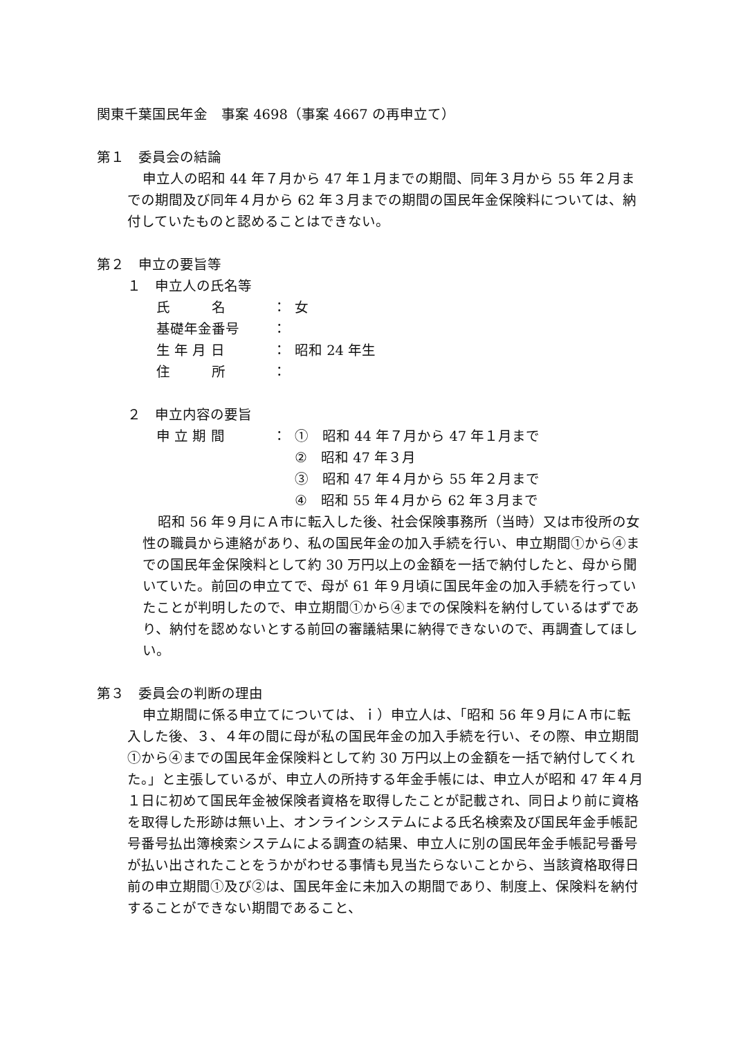関東千葉国民年金　事案 4698（事案 4667 の再申立て）
第１　委員会の結論
申立人の昭和 44 年７月から 47 年１月までの期間、同年３月から 55 年２月までの期間及び同年４月から 62 年３月までの期間の国民年金保険料については、納付していたものと認めることはできない。
第２　申立の要旨等
１　申立人の氏名等
氏　　　名 ： 女
基礎年金番号 ：
生 年 月 日 ： 昭和 24 年生
住　　　所 ：
２　申立内容の要旨
申 立 期 間 ： ①　昭和 44 年７月から 47 年１月まで
②　昭和 47 年３月
③　昭和 47 年４月から 55 年２月まで
④　昭和 55 年４月から 62 年３月まで
昭和 56 年９月にＡ市に転入した後、社会保険事務所（当時）又は市役所の女性の職員から連絡があり、私の国民年金の加入手続を行い、申立期間①から④までの国民年金保険料として約 30 万円以上の金額を一括で納付したと、母から聞いていた。前回の申立てで、母が 61 年９月頃に国民年金の加入手続を行っていたことが判明したので、申立期間①から④までの保険料を納付しているはずであり、納付を認めないとする前回の審議結果に納得できないので、再調査してほしい。
第３　委員会の判断の理由
申立期間に係る申立てについては、ｉ）申立人は、「昭和 56 年９月にＡ市に転入した後、３、４年の間に母が私の国民年金の加入手続を行い、その際、申立期間①から④までの国民年金保険料として約 30 万円以上の金額を一括で納付してくれた。」と主張しているが、申立人の所持する年金手帳には、申立人が昭和 47 年４月１日に初めて国民年金被保険者資格を取得したことが記載され、同日より前に資格を取得した形跡は無い上、オンラインシステムによる氏名検索及び国民年金手帳記号番号払出簿検索システムによる調査の結果、申立人に別の国民年金手帳記号番号が払い出されたことをうかがわせる事情も見当たらないことから、当該資格取得日前の申立期間①及び②は、国民年金に未加入の期間であり、制度上、保険料を納付することができない期間であること、